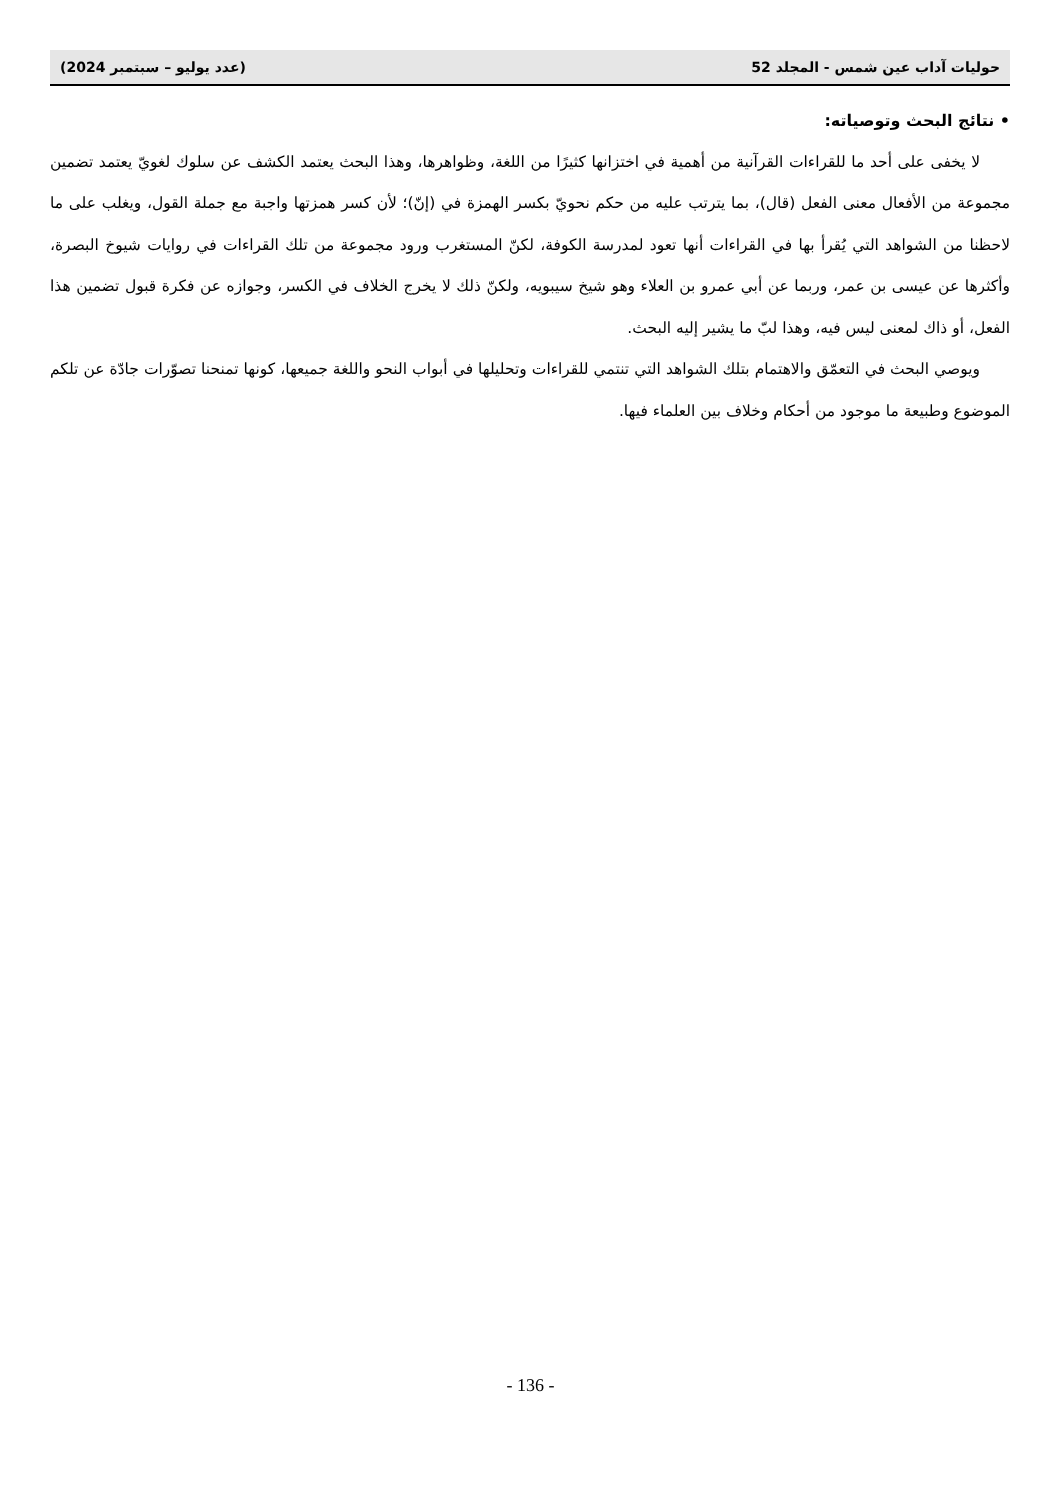حوليات آداب عين شمس - المجلد 52 (عدد يوليو – سبتمبر 2024)
• نتائج البحث وتوصياته:
لا يخفى على أحد ما للقراءات القرآنية من أهمية في اختزانها كثيرًا من اللغة، وظواهرها، وهذا البحث يعتمد الكشف عن سلوك لغويّ يعتمد تضمين مجموعة من الأفعال معنى الفعل (قال)، بما يترتب عليه من حكم نحويّ بكسر الهمزة في (إنّ)؛ لأن كسر همزتها واجبة مع جملة القول، ويغلب على ما لاحظنا من الشواهد التي يُقرأ بها في القراءات أنها تعود لمدرسة الكوفة، لكنّ المستغرب ورود مجموعة من تلك القراءات في روايات شيوخ البصرة، وأكثرها عن عيسى بن عمر، وربما عن أبي عمرو بن العلاء وهو شيخ سيبويه، ولكنّ ذلك لا يخرج الخلاف في الكسر، وجوازه عن فكرة قبول تضمين هذا الفعل، أو ذاك لمعنى ليس فيه، وهذا لبّ ما يشير إليه البحث.
ويوصي البحث في التعمّق والاهتمام بتلك الشواهد التي تنتمي للقراءات وتحليلها في أبواب النحو واللغة جميعها، كونها تمنحنا تصوّرات جادّة عن تلكم الموضوع وطبيعة ما موجود من أحكام وخلاف بين العلماء فيها.
- 136 -